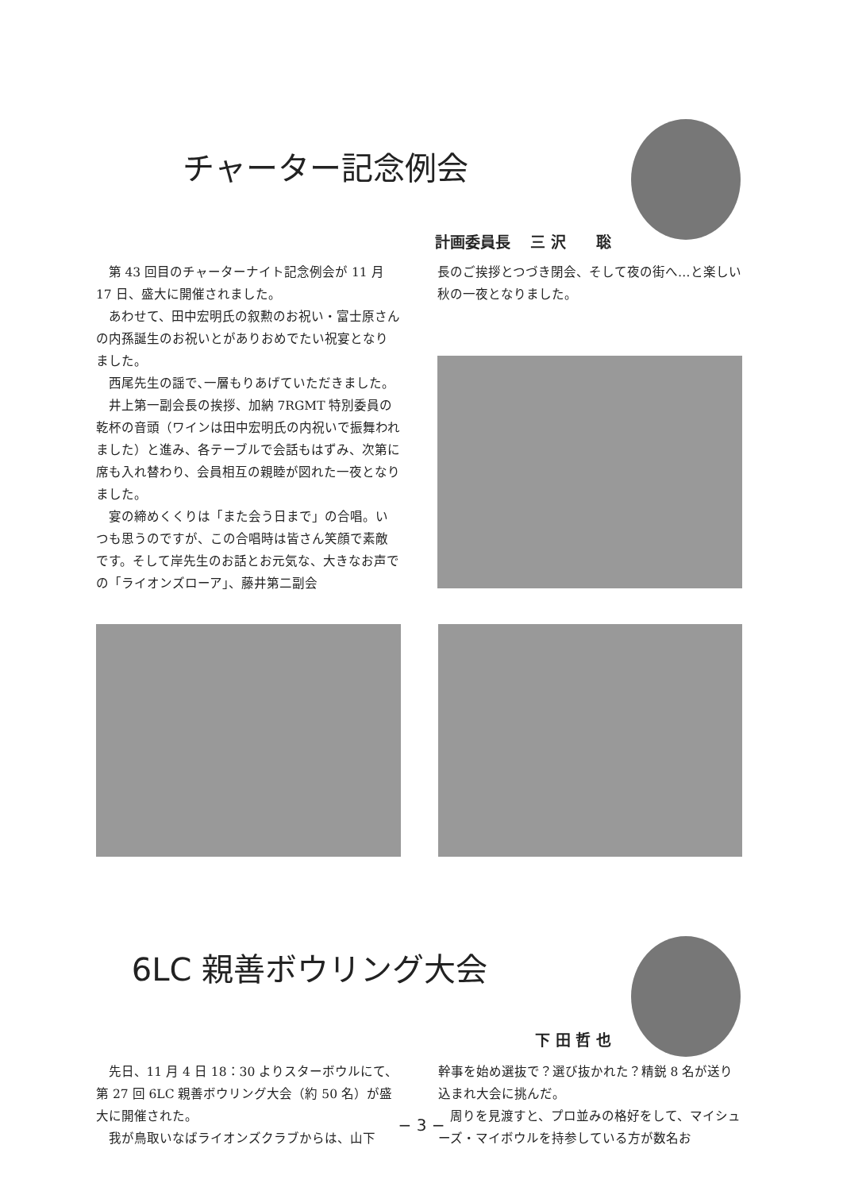チャーター記念例会
計画委員長　 三 沢　　聡
第 43 回目のチャーターナイト記念例会が 11 月 17 日、盛大に開催されました。
あわせて、田中宏明氏の叙勲のお祝い・富士原さんの内孫誕生のお祝いとがありおめでたい祝宴となりました。
西尾先生の謡で､一層もりあげていただきました。
井上第一副会長の挨拶、加納 7RGMT 特別委員の乾杯の音頭（ワインは田中宏明氏の内祝いで振舞われました）と進み、各テーブルで会話もはずみ、次第に席も入れ替わり、会員相互の親睦が図れた一夜となりました。
宴の締めくくりは「また会う日まで」の合唱。いつも思うのですが、この合唱時は皆さん笑顔で素敵です。そして岸先生のお話とお元気な、大きなお声での「ライオンズローア」、藤井第二副会
長のご挨拶とつづき閉会、そして夜の街へ…と楽しい秋の一夜となりました。
6LC 親善ボウリング大会
下 田 哲 也
先日、11 月 4 日 18：30 よりスターボウルにて、第 27 回 6LC 親善ボウリング大会（約 50 名）が盛大に開催された。
我が鳥取いなばライオンズクラブからは、山下
幹事を始め選抜で？選び抜かれた？精鋭 8 名が送り込まれ大会に挑んだ。
周りを見渡すと、プロ並みの格好をして、マイシューズ・マイボウルを持参している方が数名お
− 3 −